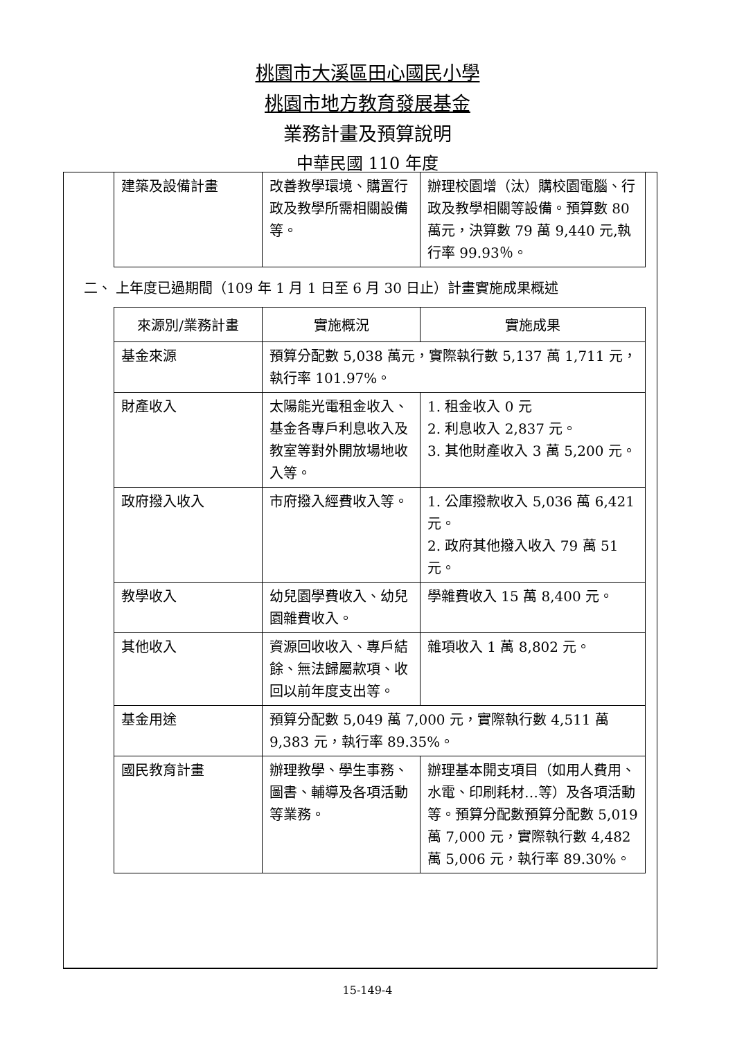桃園市大溪區田心國民小學
桃園市地方教育發展基金
業務計畫及預算說明
中華民國 110 年度
| 建築及設備計畫 | 改善教學環境、購置行政及教學所需相關設備等。 | 辦理校園增（汰）購校園電腦、行政及教學相關等設備。預算數 80 萬元，決算數 79 萬 9,440 元,執行率 99.93％。 |
二、 上年度已過期間（109 年 1 月 1 日至 6 月 30 日止）計畫實施成果概述
| 來源別/業務計畫 | 實施概況 | 實施成果 |
| --- | --- | --- |
| 基金來源 | 預算分配數 5,038 萬元，實際執行數 5,137 萬 1,711 元，執行率 101.97%。 | |
| 財產收入 | 太陽能光電租金收入、基金各專戶利息收入及教室等對外開放場地收入等。 | 1. 租金收入 0 元 2. 利息收入 2,837 元。 3. 其他財產收入 3 萬 5,200 元。 |
| 政府撥入收入 | 市府撥入經費收入等。 | 1. 公庫撥款收入 5,036 萬 6,421 元。 2. 政府其他撥入收入 79 萬 51 元。 |
| 教學收入 | 幼兒園學費收入、幼兒園雜費收入。 | 學雜費收入 15 萬 8,400 元。 |
| 其他收入 | 資源回收收入、專戶結餘、無法歸屬款項、收回以前年度支出等。 | 雜項收入 1 萬 8,802 元。 |
| 基金用途 | 預算分配數 5,049 萬 7,000 元，實際執行數 4,511 萬 9,383 元，執行率 89.35%。 | |
| 國民教育計畫 | 辦理教學、學生事務、圖書、輔導及各項活動等業務。 | 辦理基本開支項目（如用人費用、水電、印刷耗材…等）及各項活動等。預算分配數預算分配數 5,019 萬 7,000 元，實際執行數 4,482 萬 5,006 元，執行率 89.30%。 |
15-149-4